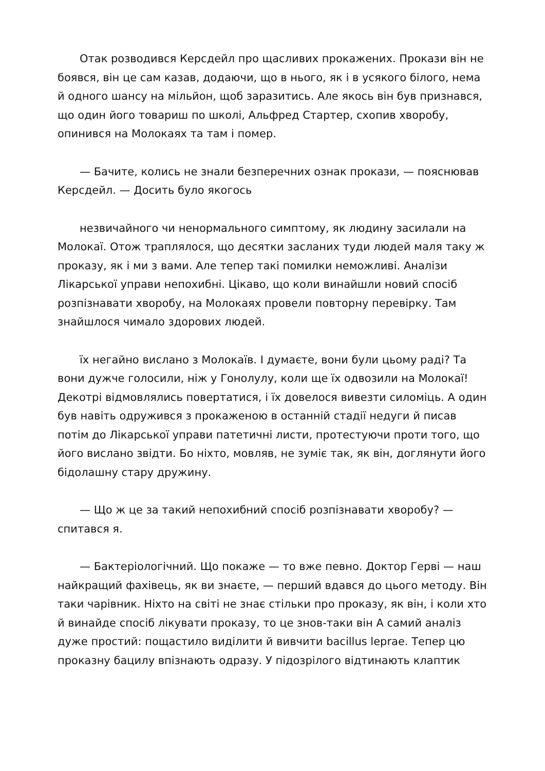Отак розводився Керсдейл про щасливих прокажених. Прокази він не боявся, він це сам казав, додаючи, що в нього, як і в усякого білого, нема й одного шансу на мільйон, щоб заразитись. Але якось він був признався, що один його товариш по школі, Альфред Стартер, схопив хворобу, опинився на Молокаях та там і помер.
— Бачите, колись не знали безперечних ознак прокази, — пояснював Керсдейл. — Досить було якогось
незвичайного чи ненормального симптому, як людину засилали на Молокаї. Отож траплялося, що десятки засланих туди людей маля таку ж проказу, як і ми з вами. Але тепер такі помилки неможливі. Аналізи Лікарської управи непохибні. Цікаво, що коли винайшли новий спосіб розпізнавати хворобу, на Молокаях провели повторну перевірку. Там знайшлося чимало здорових людей.
їх негайно вислано з Молокаїв. І думаєте, вони були цьому раді? Та вони дужче голосили, ніж у Гонолулу, коли ще їх одвозили на Молокаї! Декотрі відмовлялись повертатися, і їх довелося вивезти силоміць. А один був навіть одружився з прокаженою в останній стадії недуги й писав потім до Лікарської управи патетичні листи, протестуючи проти того, що його вислано звідти. Бо ніхто, мовляв, не зуміє так, як він, доглянути його бідолашну стару дружину.
— Що ж це за такий непохибний спосіб розпізнавати хворобу? — спитався я.
— Бактеріологічний. Що покаже — то вже певно. Доктор Герві — наш найкращий фахівець, як ви знаєте, — перший вдався до цього методу. Він таки чарівник. Ніхто на світі не знає стільки про проказу, як він, і коли хто й винайде спосіб лікувати проказу, то це знов-таки він А самий аналіз дуже простий: пощастило виділити й вивчити bacillus leprae. Тепер цю проказну бацилу впізнають одразу. У підозрілого відтинають клаптик